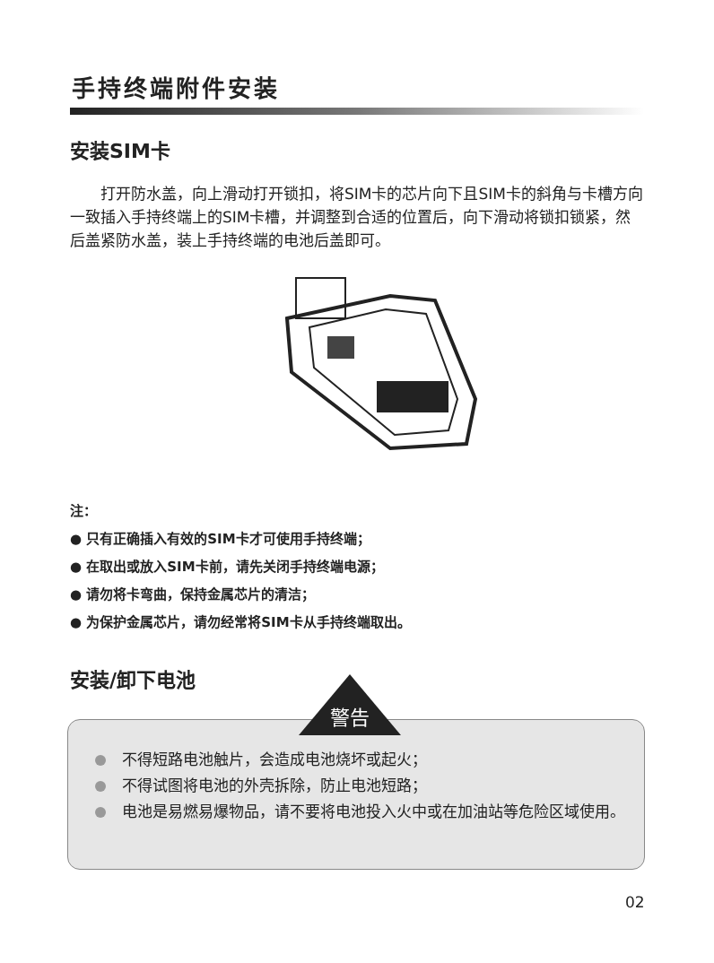手持终端附件安装
安装SIM卡
打开防水盖，向上滑动打开锁扣，将SIM卡的芯片向下且SIM卡的斜角与卡槽方向一致插入手持终端上的SIM卡槽，并调整到合适的位置后，向下滑动将锁扣锁紧，然后盖紧防水盖，装上手持终端的电池后盖即可。
注：
● 只有正确插入有效的SIM卡才可使用手持终端；
● 在取出或放入SIM卡前，请先关闭手持终端电源；
● 请勿将卡弯曲，保持金属芯片的清洁；
● 为保护金属芯片，请勿经常将SIM卡从手持终端取出。
安装/卸下电池
不得短路电池触片，会造成电池烧坏或起火；
不得试图将电池的外壳拆除，防止电池短路；
电池是易燃易爆物品，请不要将电池投入火中或在加油站等危险区域使用。
警告
02